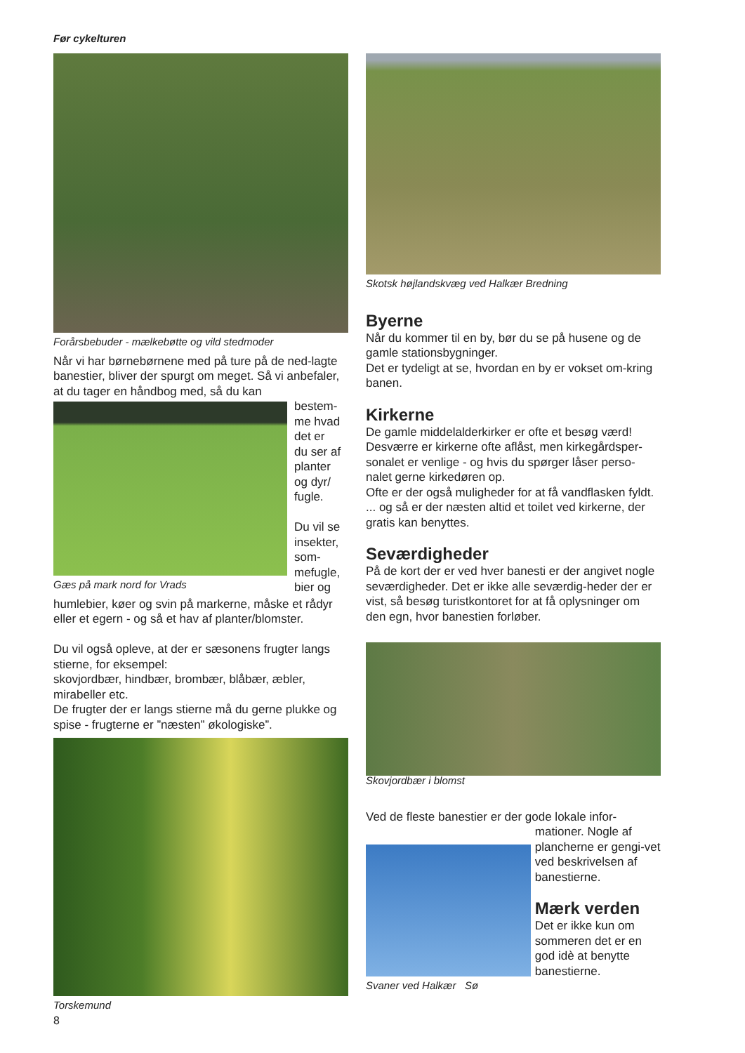Før cykelturen
Forårsbebuder - mælkebøtte og vild stedmoder
Når vi har børnebørnene med på ture på de ned-lagte banestier, bliver der spurgt om meget. Så vi anbefaler, at du tager en håndbog med, så du kan
Gæs på mark nord for Vrads bestem-
me hvad
det er
du ser af
planter
og dyr/
fugle.
Du vil se
insekter,
som-
mefugle,
bier og
humlebier, køer og svin på markerne, måske et rådyr eller et egern - og så et hav af planter/blomster.
Du vil også opleve, at der er sæsonens frugter langs stierne, for eksempel:
skovjordbær, hindbær, brombær, blåbær, æbler, mirabeller etc.
De frugter der er langs stierne må du gerne plukke og spise - frugterne er ”næsten” økologiske”.
Torskemund
Skotsk højlandskvæg ved Halkær Bredning
Byerne
Når du kommer til en by, bør du se på husene og de gamle stationsbygninger.
Det er tydeligt at se, hvordan en by er vokset om-kring banen.
Kirkerne
De gamle middelalderkirker er ofte et besøg værd!
Desværre er kirkerne ofte aflåst, men kirkegårdsper-sonalet er venlige - og hvis du spørger låser perso-nalet gerne kirkedøren op.
Ofte er der også muligheder for at få vandflasken fyldt.
... og så er der næsten altid et toilet ved kirkerne, der gratis kan benyttes.
Seværdigheder
På de kort der er ved hver banesti er der angivet nogle seværdigheder. Det er ikke alle seværdig-heder der er vist, så besøg turistkontoret for at få oplysninger om den egn, hvor banestien forløber.
Skovjordbær i blomst
Ved de fleste banestier er der gode lokale infor-
Svaner ved Halkær Sø
mationer. Nogle af plancherne er gengi-vet ved beskrivelsen af banestierne.
Mærk verden
Det er ikke kun om sommeren det er en god idè at benytte banestierne.
8